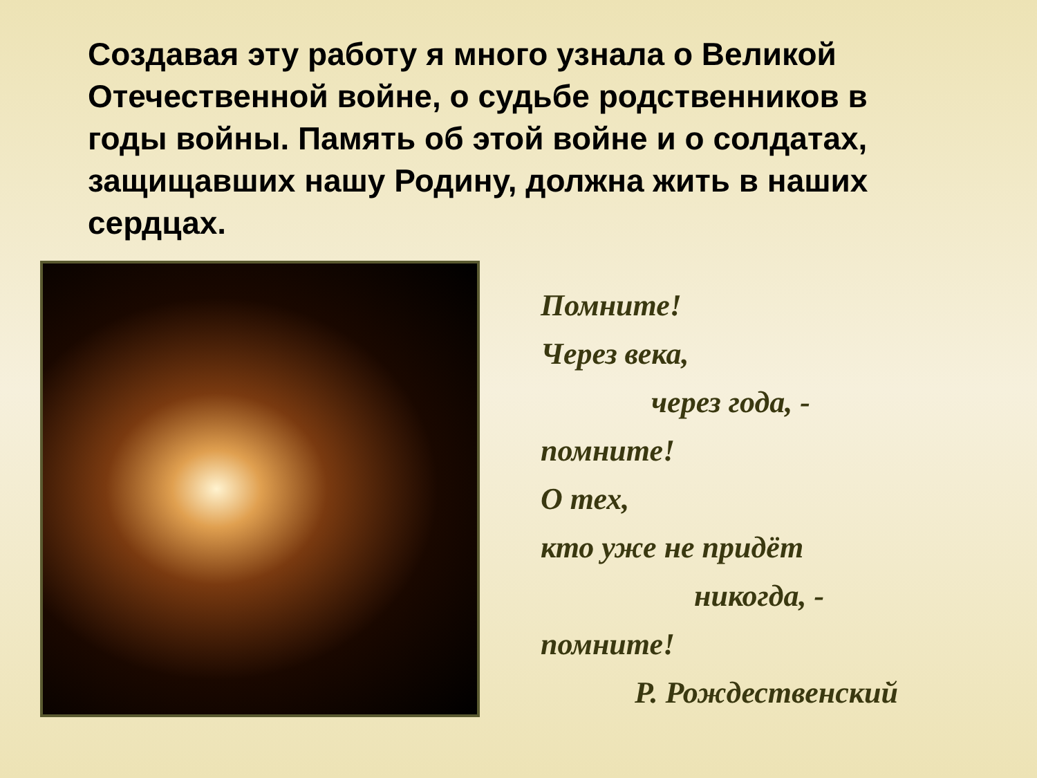Создавая эту работу я много узнала о Великой Отечественной войне, о судьбе родственников в годы войны. Память об этой войне и о солдатах, защищавших нашу Родину, должна жить в наших сердцах.
Помните!
Через века,
через года, -
помните!
О тех,
кто уже не придёт
никогда, -
помните!
Р. Рождественский